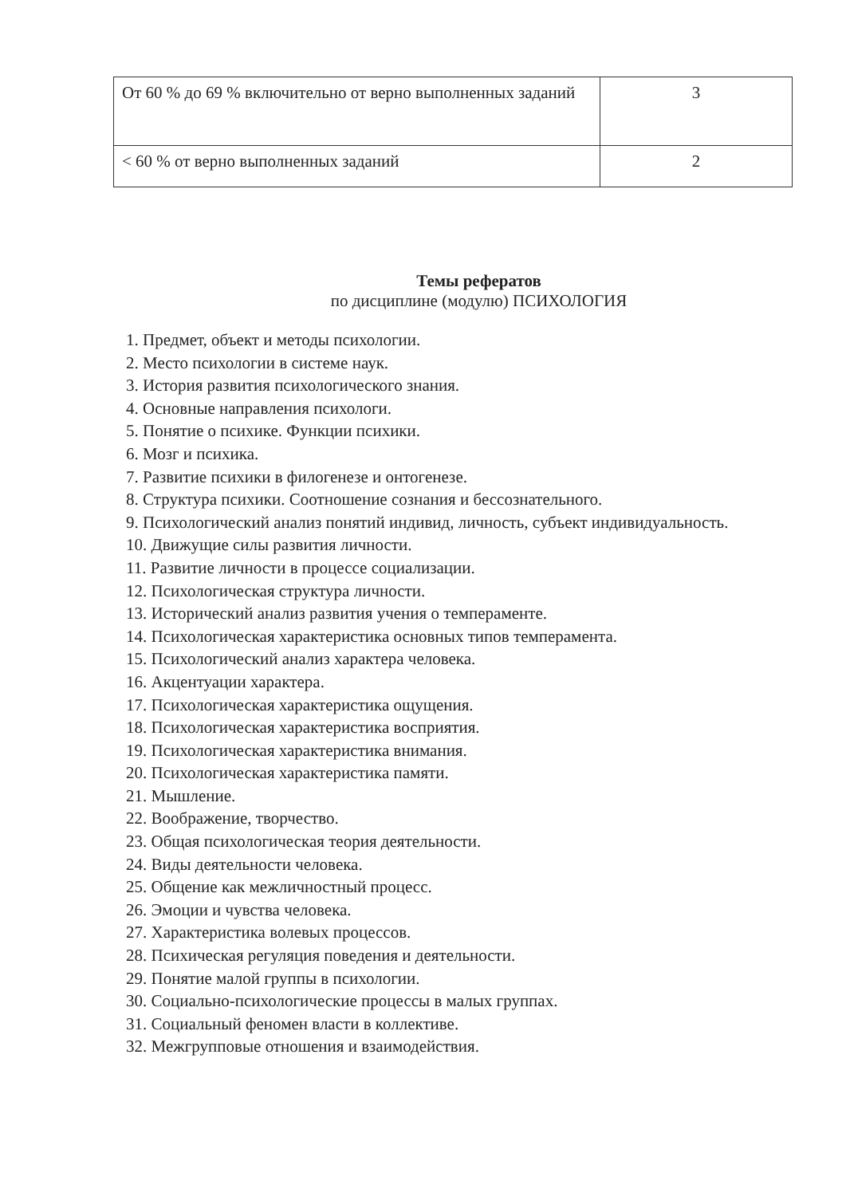| От 60 % до 69 % включительно от верно выполненных заданий | 3 |
| < 60 % от верно выполненных заданий | 2 |
Темы рефератов
по дисциплине (модулю) ПСИХОЛОГИЯ
1. Предмет, объект и методы психологии.
2. Место психологии в системе наук.
3. История развития психологического знания.
4. Основные направления психологи.
5. Понятие о психике. Функции психики.
6. Мозг и психика.
7. Развитие психики в филогенезе и онтогенезе.
8. Структура психики. Соотношение сознания и бессознательного.
9. Психологический анализ понятий индивид, личность, субъект индивидуальность.
10. Движущие силы развития личности.
11. Развитие личности в процессе социализации.
12. Психологическая структура личности.
13. Исторический анализ развития учения о темпераменте.
14. Психологическая характеристика основных типов темперамента.
15. Психологический анализ характера человека.
16. Акцентуации характера.
17. Психологическая характеристика ощущения.
18. Психологическая характеристика восприятия.
19. Психологическая характеристика внимания.
20. Психологическая характеристика памяти.
21. Мышление.
22. Воображение, творчество.
23. Общая психологическая теория деятельности.
24. Виды деятельности человека.
25. Общение как межличностный процесс.
26. Эмоции и чувства человека.
27. Характеристика волевых процессов.
28. Психическая регуляция поведения и деятельности.
29. Понятие малой группы в психологии.
30. Социально-психологические процессы в малых группах.
31. Социальный феномен власти в коллективе.
32. Межгрупповые отношения и взаимодействия.